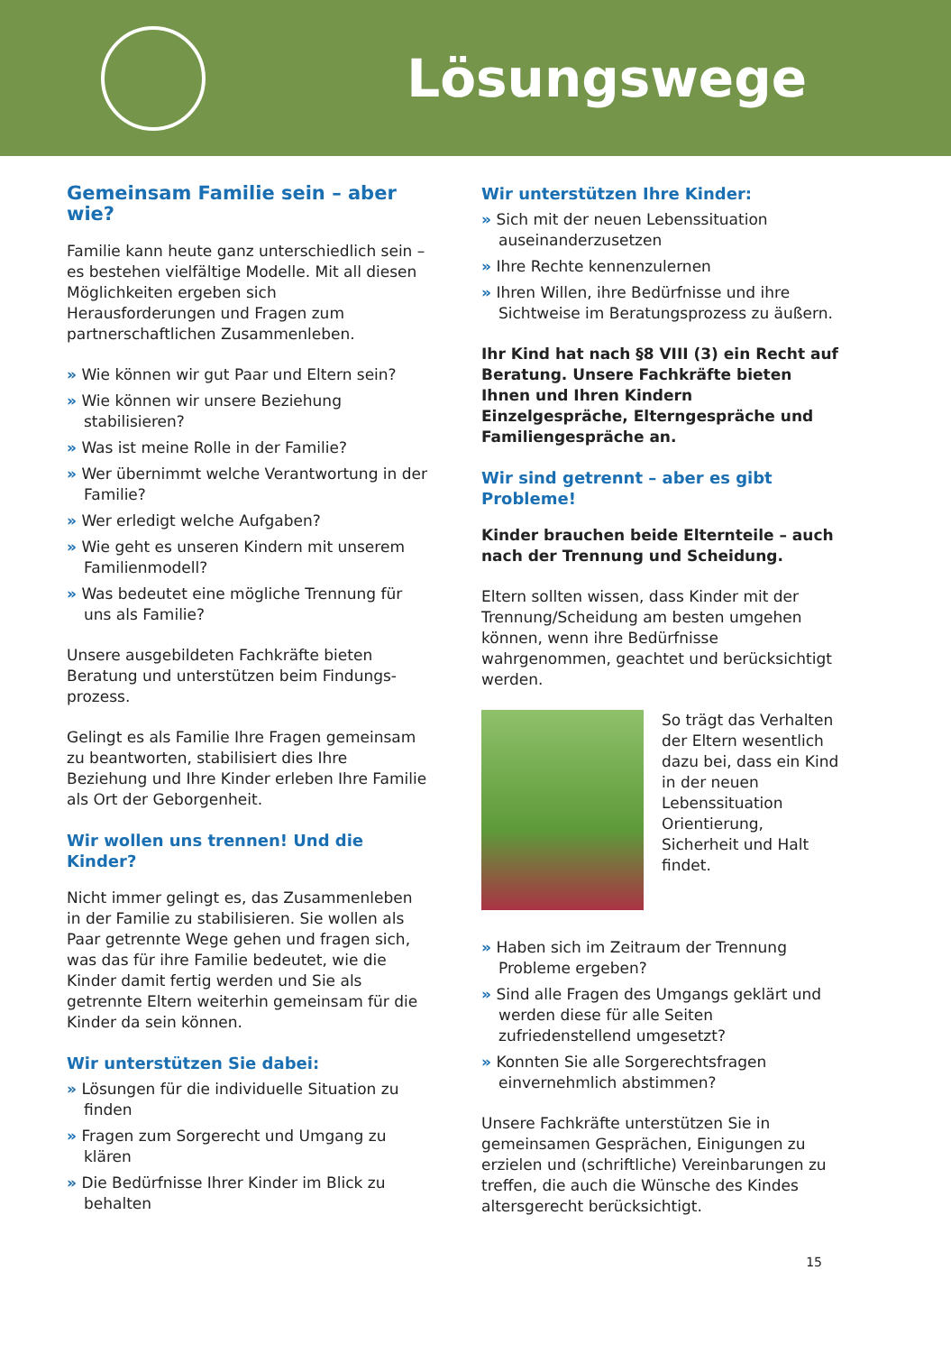Lösungswege
Gemeinsam Familie sein – aber wie?
Familie kann heute ganz unterschiedlich sein – es bestehen vielfältige Modelle. Mit all diesen Möglichkeiten ergeben sich Herausforderungen und Fragen zum partnerschaftlichen Zusammenleben.
» Wie können wir gut Paar und Eltern sein?
» Wie können wir unsere Beziehung stabilisieren?
» Was ist meine Rolle in der Familie?
» Wer übernimmt welche Verantwortung in der Familie?
» Wer erledigt welche Aufgaben?
» Wie geht es unseren Kindern mit unserem Familienmodell?
» Was bedeutet eine mögliche Trennung für uns als Familie?
Unsere ausgebildeten Fachkräfte bieten Beratung und unterstützen beim Findungs-prozess.
Gelingt es als Familie Ihre Fragen gemeinsam zu beantworten, stabilisiert dies Ihre Beziehung und Ihre Kinder erleben Ihre Familie als Ort der Geborgenheit.
Wir wollen uns trennen! Und die Kinder?
Nicht immer gelingt es, das Zusammenleben in der Familie zu stabilisieren. Sie wollen als Paar getrennte Wege gehen und fragen sich, was das für ihre Familie bedeutet, wie die Kinder damit fertig werden und Sie als getrennte Eltern weiterhin gemeinsam für die Kinder da sein können.
Wir unterstützen Sie dabei:
» Lösungen für die individuelle Situation zu finden
» Fragen zum Sorgerecht und Umgang zu klären
» Die Bedürfnisse Ihrer Kinder im Blick zu behalten
Wir unterstützen Ihre Kinder:
» Sich mit der neuen Lebenssituation auseinanderzusetzen
» Ihre Rechte kennenzulernen
» Ihren Willen, ihre Bedürfnisse und ihre Sichtweise im Beratungsprozess zu äußern.
Ihr Kind hat nach §8 VIII (3) ein Recht auf Beratung. Unsere Fachkräfte bieten Ihnen und Ihren Kindern Einzelgespräche, Elterngespräche und Familiengespräche an.
Wir sind getrennt – aber es gibt Probleme!
Kinder brauchen beide Elternteile – auch nach der Trennung und Scheidung.
Eltern sollten wissen, dass Kinder mit der Trennung/Scheidung am besten umgehen können, wenn ihre Bedürfnisse wahrgenommen, geachtet und berücksichtigt werden.
So trägt das Verhalten der Eltern wesentlich dazu bei, dass ein Kind in der neuen Lebenssituation Orientierung, Sicherheit und Halt findet.
» Haben sich im Zeitraum der Trennung Probleme ergeben?
» Sind alle Fragen des Umgangs geklärt und werden diese für alle Seiten zufriedenstellend umgesetzt?
» Konnten Sie alle Sorgerechtsfragen einvernehmlich abstimmen?
Unsere Fachkräfte unterstützen Sie in gemeinsamen Gesprächen, Einigungen zu erzielen und (schriftliche) Vereinbarungen zu treffen, die auch die Wünsche des Kindes altersgerecht berücksichtigt.
15